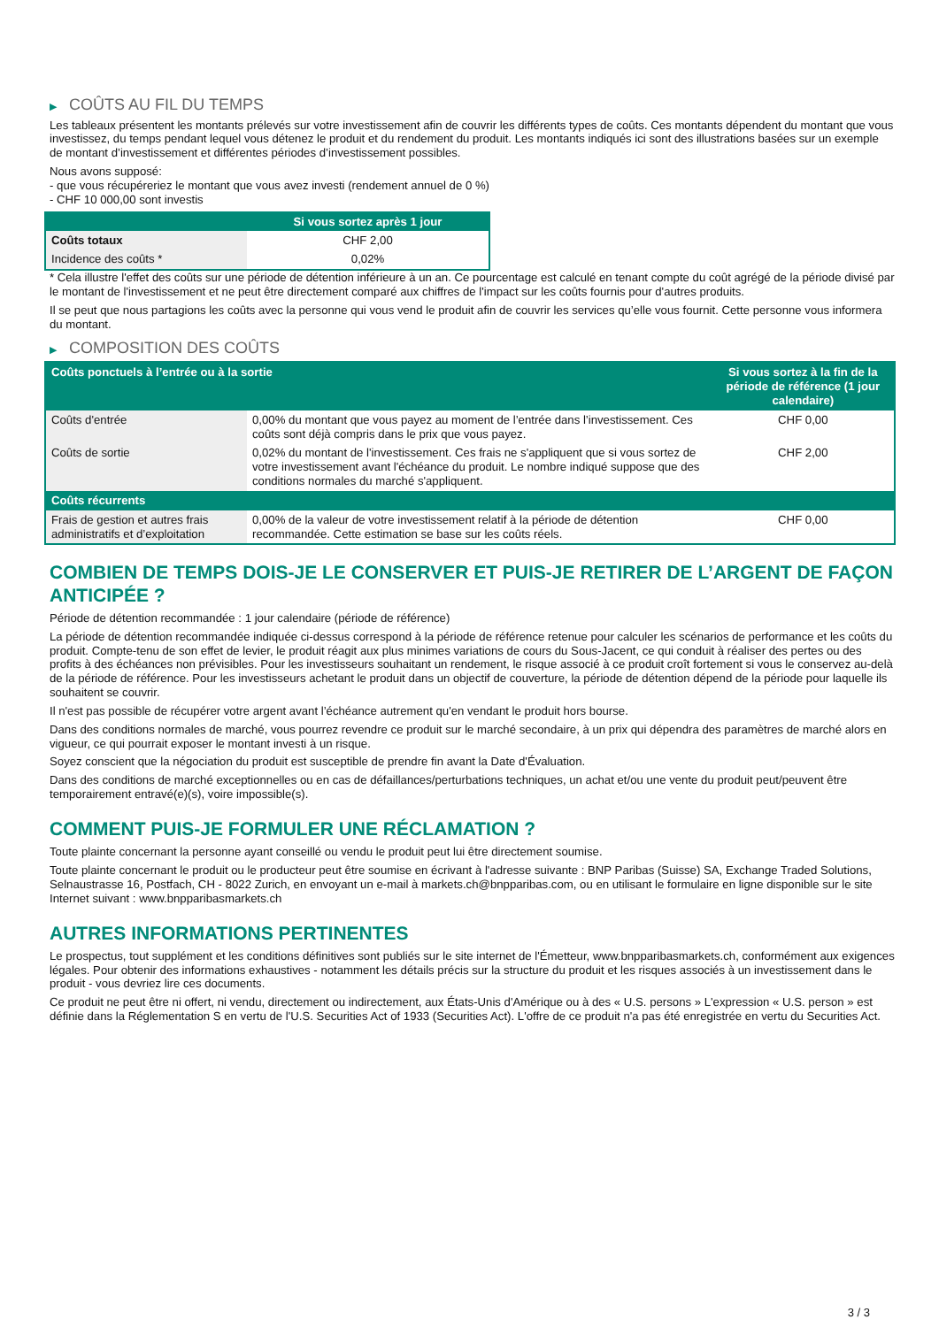▶ COÛTS AU FIL DU TEMPS
Les tableaux présentent les montants prélevés sur votre investissement afin de couvrir les différents types de coûts. Ces montants dépendent du montant que vous investissez, du temps pendant lequel vous détenez le produit et du rendement du produit. Les montants indiqués ici sont des illustrations basées sur un exemple de montant d’investissement et différentes périodes d’investissement possibles.
Nous avons supposé:
- que vous récupéreriez le montant que vous avez investi (rendement annuel de 0 %)
- CHF 10 000,00 sont investis
| | Si vous sortez après 1 jour |
| --- | --- |
| Coûts totaux | CHF 2,00 |
| Incidence des coûts * | 0,02% |
* Cela illustre l'effet des coûts sur une période de détention inférieure à un an. Ce pourcentage est calculé en tenant compte du coût agrégé de la période divisé par le montant de l'investissement et ne peut être directement comparé aux chiffres de l'impact sur les coûts fournis pour d'autres produits.
Il se peut que nous partagions les coûts avec la personne qui vous vend le produit afin de couvrir les services qu’elle vous fournit. Cette personne vous informera du montant.
▶ COMPOSITION DES COÛTS
| Coûts ponctuels à l’entrée ou à la sortie | | Si vous sortez à la fin de la période de référence (1 jour calendaire) |
| --- | --- | --- |
| Coûts d'entrée | 0,00% du montant que vous payez au moment de l’entrée dans l’investissement. Ces coûts sont déjà compris dans le prix que vous payez. | CHF 0,00 |
| Coûts de sortie | 0,02% du montant de l'investissement. Ces frais ne s'appliquent que si vous sortez de votre investissement avant l'échéance du produit. Le nombre indiqué suppose que des conditions normales du marché s'appliquent. | CHF 2,00 |
| Coûts récurrents | | |
| Frais de gestion et autres frais administratifs et d’exploitation | 0,00% de la valeur de votre investissement relatif à la période de détention recommandée. Cette estimation se base sur les coûts réels. | CHF 0,00 |
COMBIEN DE TEMPS DOIS-JE LE CONSERVER ET PUIS-JE RETIRER DE L’ARGENT DE FAÇON ANTICIPÉE ?
Période de détention recommandée : 1 jour calendaire (période de référence)
La période de détention recommandée indiquée ci-dessus correspond à la période de référence retenue pour calculer les scénarios de performance et les coûts du produit. Compte-tenu de son effet de levier, le produit réagit aux plus minimes variations de cours du Sous-Jacent, ce qui conduit à réaliser des pertes ou des profits à des échéances non prévisibles. Pour les investisseurs souhaitant un rendement, le risque associé à ce produit croît fortement si vous le conservez au-delà de la période de référence. Pour les investisseurs achetant le produit dans un objectif de couverture, la période de détention dépend de la période pour laquelle ils souhaitent se couvrir.
Il n'est pas possible de récupérer votre argent avant l’échéance autrement qu'en vendant le produit hors bourse.
Dans des conditions normales de marché, vous pourrez revendre ce produit sur le marché secondaire, à un prix qui dépendra des paramètres de marché alors en vigueur, ce qui pourrait exposer le montant investi à un risque.
Soyez conscient que la négociation du produit est susceptible de prendre fin avant la Date d'Évaluation.
Dans des conditions de marché exceptionnelles ou en cas de défaillances/perturbations techniques, un achat et/ou une vente du produit peut/peuvent être temporairement entravé(e)(s), voire impossible(s).
COMMENT PUIS-JE FORMULER UNE RÉCLAMATION ?
Toute plainte concernant la personne ayant conseillé ou vendu le produit peut lui être directement soumise.
Toute plainte concernant le produit ou le producteur peut être soumise en écrivant à l'adresse suivante : BNP Paribas (Suisse) SA, Exchange Traded Solutions, Selnaustrasse 16, Postfach, CH - 8022 Zurich, en envoyant un e-mail à markets.ch@bnpparibas.com, ou en utilisant le formulaire en ligne disponible sur le site Internet suivant : www.bnpparibasmarkets.ch
AUTRES INFORMATIONS PERTINENTES
Le prospectus, tout supplément et les conditions définitives sont publiés sur le site internet de l'Émetteur, www.bnpparibasmarkets.ch, conformément aux exigences légales. Pour obtenir des informations exhaustives - notamment les détails précis sur la structure du produit et les risques associés à un investissement dans le produit - vous devriez lire ces documents.
Ce produit ne peut être ni offert, ni vendu, directement ou indirectement, aux États-Unis d'Amérique ou à des « U.S. persons » L'expression « U.S. person » est définie dans la Réglementation S en vertu de l'U.S. Securities Act of 1933 (Securities Act). L'offre de ce produit n'a pas été enregistrée en vertu du Securities Act.
3 / 3